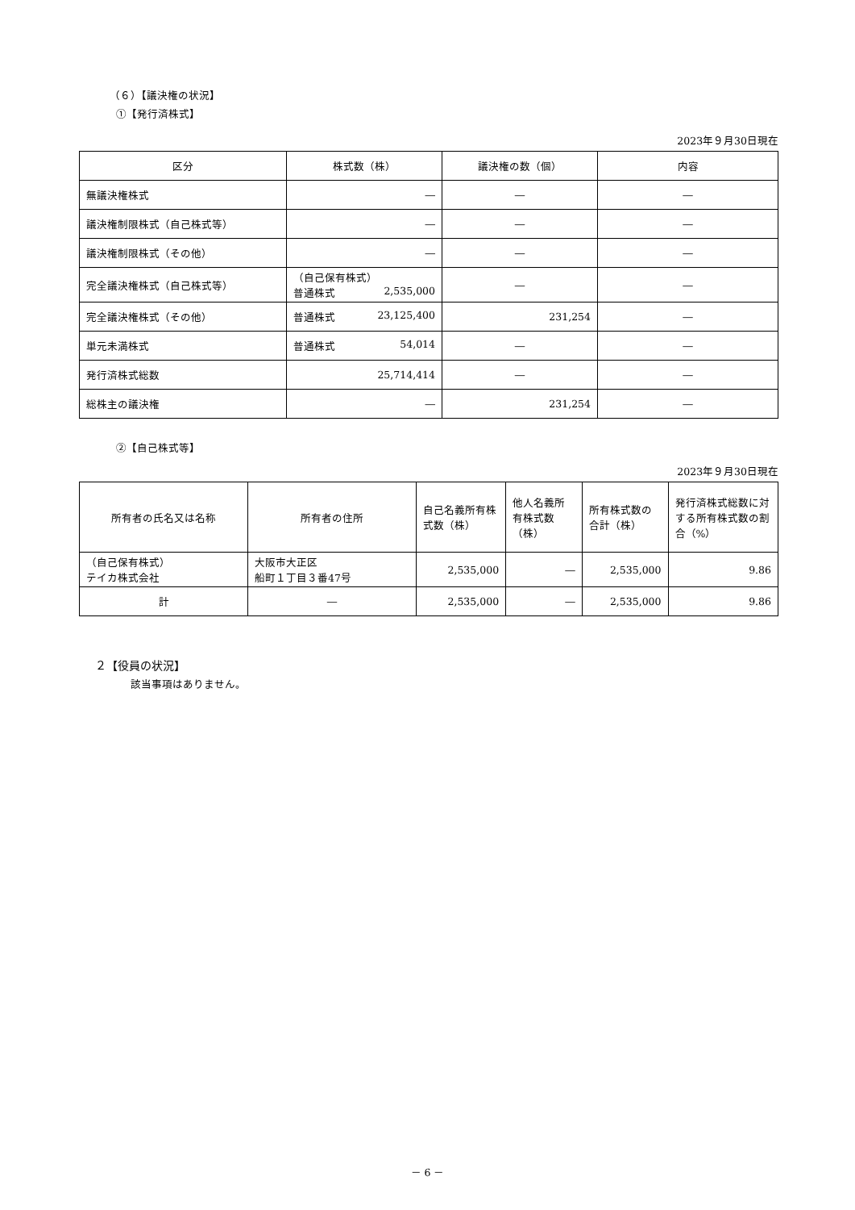（６）【議決権の状況】
①【発行済株式】
2023年９月30日現在
| 区分 | 株式数（株） | 議決権の数（個） | 内容 |
| --- | --- | --- | --- |
| 無議決権株式 | ― | ― | ― |
| 議決権制限株式（自己株式等） | ― | ― | ― |
| 議決権制限株式（その他） | ― | ― | ― |
| 完全議決権株式（自己株式等） | （自己保有株式） 普通株式 2,535,000 | ― | ― |
| 完全議決権株式（その他） | 普通株式 23,125,400 | 231,254 | ― |
| 単元未満株式 | 普通株式 54,014 | ― | ― |
| 発行済株式総数 | 25,714,414 | ― | ― |
| 総株主の議決権 | ― | 231,254 | ― |
②【自己株式等】
2023年９月30日現在
| 所有者の氏名又は名称 | 所有者の住所 | 自己名義所有株式数（株） | 他人名義所有株式数（株） | 所有株式数の合計（株） | 発行済株式総数に対する所有株式数の割合（%） |
| --- | --- | --- | --- | --- | --- |
| （自己保有株式） テイカ株式会社 | 大阪市大正区 船町１丁目３番47号 | 2,535,000 | ― | 2,535,000 | 9.86 |
| 計 | ― | 2,535,000 | ― | 2,535,000 | 9.86 |
２【役員の状況】
該当事項はありません。
－ 6 －